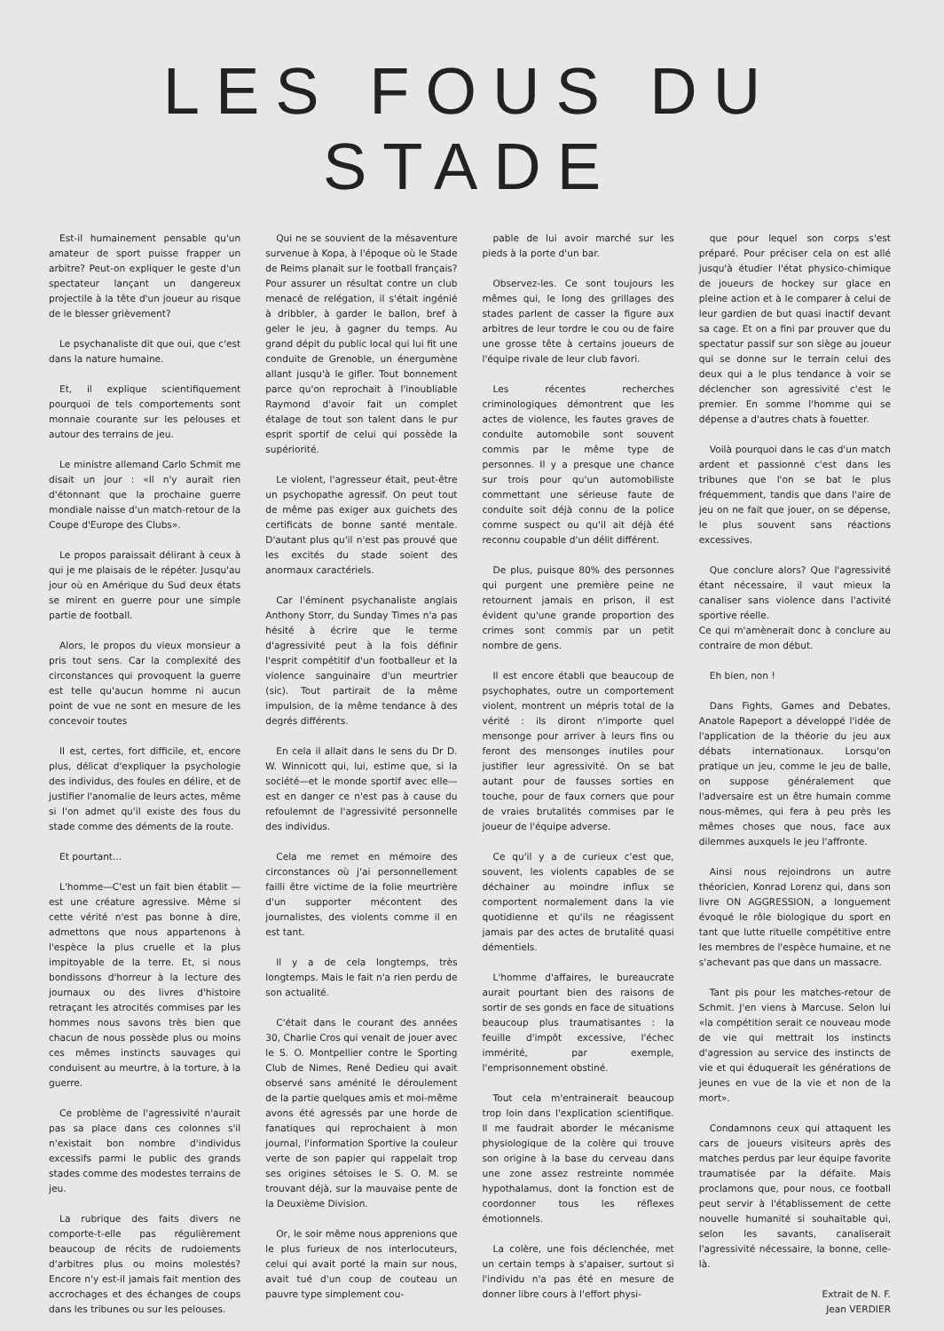LES FOUS DU STADE
Est-il humainement pensable qu'un amateur de sport puisse frapper un arbitre? Peut-on expliquer le geste d'un spectateur lançant un dangereux projectile à la tête d'un joueur au risque de le blesser grièvement?
Le psychanaliste dit que oui, que c'est dans la nature humaine.
Et, il explique scientifiquement pourquoi de tels comportements sont monnaie courante sur les pelouses et autour des terrains de jeu.
Le ministre allemand Carlo Schmit me disait un jour : «Il n'y aurait rien d'étonnant que la prochaine guerre mondiale naisse d'un match-retour de la Coupe d'Europe des Clubs».
Le propos paraissait délirant à ceux à qui je me plaisais de le répéter. Jusqu'au jour où en Amérique du Sud deux états se mirent en guerre pour une simple partie de football.
Alors, le propos du vieux monsieur a pris tout sens. Car la complexité des circonstances qui provoquent la guerre est telle qu'aucun homme ni aucun point de vue ne sont en mesure de les concevoir toutes
Il est, certes, fort difficile, et, encore plus, délicat d'expliquer la psychologie des individus, des foules en délire, et de justifier l'anomalie de leurs actes, même si l'on admet qu'il existe des fous du stade comme des déments de la route.
Et pourtant...
L'homme—C'est un fait bien établit —est une créature agressive. Même si cette vérité n'est pas bonne à dire, admettons que nous appartenons à l'espèce la plus cruelle et la plus impitoyable de la terre. Et, si nous bondissons d'horreur à la lecture des journaux ou des livres d'histoire retraçant les atrocités commises par les hommes nous savons très bien que chacun de nous possède plus ou moins ces mêmes instincts sauvages qui conduisent au meurtre, à la torture, à la guerre.
Ce problème de l'agressivité n'aurait pas sa place dans ces colonnes s'il n'existait bon nombre d'individus excessifs parmi le public des grands stades comme des modestes terrains de jeu.
La rubrique des faits divers ne comporte-t-elle pas régulièrement beaucoup de récits de rudoiements d'arbitres plus ou moins molestés? Encore n'y est-il jamais fait mention des accrochages et des échanges de coups dans les tribunes ou sur les pelouses.
Qui ne se souvient de la mésaventure survenue à Kopa, à l'époque où le Stade de Reims planait sur le football français? Pour assurer un résultat contre un club menacé de relégation, il s'était ingénié à dribbler, à garder le ballon, bref à geler le jeu, à gagner du temps. Au grand dépit du public local qui lui fit une conduite de Grenoble, un énergumène allant jusqu'à le gifler. Tout bonnement parce qu'on reprochait à l'inoubliable Raymond d'avoir fait un complet étalage de tout son talent dans le pur esprit sportif de celui qui possède la supériorité.
Le violent, l'agresseur était, peut-être un psychopathe agressif. On peut tout de même pas exiger aux guichets des certificats de bonne santé mentale. D'autant plus qu'il n'est pas prouvé que les excités du stade soient des anormaux caractériels.
Car l'éminent psychanaliste anglais Anthony Storr, du Sunday Times n'a pas hésité à écrire que le terme d'agressivité peut à la fois définir l'esprit compétitif d'un footballeur et la violence sanguinaire d'un meurtrier (sic). Tout partirait de la même impulsion, de la même tendance à des degrés différents.
En cela il allait dans le sens du Dr D. W. Winnicott qui, lui, estime que, si la société—et le monde sportif avec elle—est en danger ce n'est pas à cause du refoulemnt de l'agressivité personnelle des individus.
Cela me remet en mémoire des circonstances où j'ai personnellement failli être victime de la folie meurtrière d'un supporter mécontent des journalistes, des violents comme il en est tant.
Il y a de cela longtemps, très longtemps. Mais le fait n'a rien perdu de son actualité.
C'était dans le courant des années 30, Charlie Cros qui venait de jouer avec le S. O. Montpellier contre le Sporting Club de Nimes, René Dedieu qui avait observé sans aménité le déroulement de la partie quelques amis et moi-même avons été agressés par une horde de fanatiques qui reprochaient à mon journal, l'information Sportive la couleur verte de son papier qui rappelait trop ses origines sétoises le S. O. M. se trouvant déjà, sur la mauvaise pente de la Deuxième Division.
Or, le soir même nous apprenions que le plus furieux de nos interlocuteurs, celui qui avait porté la main sur nous, avait tué d'un coup de couteau un pauvre type simplement cou-
pable de lui avoir marché sur les pieds à la porte d'un bar.
Observez-les. Ce sont toujours les mêmes qui, le long des grillages des stades parlent de casser la figure aux arbitres de leur tordre le cou ou de faire une grosse tête à certains joueurs de l'équipe rivale de leur club favori.
Les récentes recherches criminologiques démontrent que les actes de violence, les fautes graves de conduite automobile sont souvent commis par le même type de personnes. Il y a presque une chance sur trois pour qu'un automobiliste commettant une sérieuse faute de conduite soit déjà connu de la police comme suspect ou qu'il ait déjà été reconnu coupable d'un délit différent.
De plus, puisque 80% des personnes qui purgent une première peine ne retournent jamais en prison, il est évident qu'une grande proportion des crimes sont commis par un petit nombre de gens.
Il est encore établi que beaucoup de psychophates, outre un comportement violent, montrent un mépris total de la vérité : ils diront n'importe quel mensonge pour arriver à leurs fins ou feront des mensonges inutiles pour justifier leur agressivité. On se bat autant pour de fausses sorties en touche, pour de faux corners que pour de vraies brutalités commises par le joueur de l'équipe adverse.
Ce qu'il y a de curieux c'est que, souvent, les violents capables de se déchainer au moindre influx se comportent normalement dans la vie quotidienne et qu'ils ne réagissent jamais par des actes de brutalité quasi démentiels.
L'homme d'affaires, le bureaucrate aurait pourtant bien des raisons de sortir de ses gonds en face de situations beaucoup plus traumatisantes : la feuille d'impôt excessive, l'échec immérité, par exemple, l'emprisonnement obstiné.
Tout cela m'entrainerait beaucoup trop loin dans l'explication scientifique. Il me faudrait aborder le mécanisme physiologique de la colère qui trouve son origine à la base du cerveau dans une zone assez restreinte nommée hypothalamus, dont la fonction est de coordonner tous les réflexes émotionnels.
La colère, une fois déclenchée, met un certain temps à s'apaiser, surtout si l'individu n'a pas été en mesure de donner libre cours à l'effort physi-
que pour lequel son corps s'est préparé. Pour préciser cela on est allé jusqu'à étudier l'état physico-chimique de joueurs de hockey sur glace en pleine action et à le comparer à celui de leur gardien de but quasi inactif devant sa cage. Et on a fini par prouver que du spectatur passif sur son siège au joueur qui se donne sur le terrain celui des deux qui a le plus tendance à voir se déclencher son agressivité c'est le premier. En somme l'homme qui se dépense a d'autres chats à fouetter.
Voilà pourquoi dans le cas d'un match ardent et passionné c'est dans les tribunes que l'on se bat le plus fréquemment, tandis que dans l'aire de jeu on ne fait que jouer, on se dépense, le plus souvent sans réactions excessives.
Que conclure alors? Que l'agressivité étant nécessaire, il vaut mieux la canaliser sans violence dans l'activité sportive réelle.
Ce qui m'amènerait donc à conclure au contraire de mon début.
Eh bien, non !
Dans Fights, Games and Debates, Anatole Rapeport a développé l'idée de l'application de la théorie du jeu aux débats internationaux. Lorsqu'on pratique un jeu, comme le jeu de balle, on suppose généralement que l'adversaire est un être humain comme nous-mêmes, qui fera à peu près les mêmes choses que nous, face aux dilemmes auxquels le jeu l'affronte.
Ainsi nous rejoindrons un autre théoricien, Konrad Lorenz qui, dans son livre ON AGGRESSION, a longuement évoqué le rôle biologique du sport en tant que lutte rituelle compétitive entre les membres de l'espèce humaine, et ne s'achevant pas que dans un massacre.
Tant pis pour les matches-retour de Schmit. J'en viens à Marcuse. Selon lui «la compétition serait ce nouveau mode de vie qui mettrait los instincts d'agression au service des instincts de vie et qui éduquerait les générations de jeunes en vue de la vie et non de la mort».
Condamnons ceux qui attaquent les cars de joueurs visiteurs après des matches perdus par leur équipe favorite traumatisée par la défaite. Mais proclamons que, pour nous, ce football peut servir à l'établissement de cette nouvelle humanité si souhaitable qui, selon les savants, canaliserait l'agressivité nécessaire, la bonne, celle-là.
Extrait de N. F.
Jean VERDIER